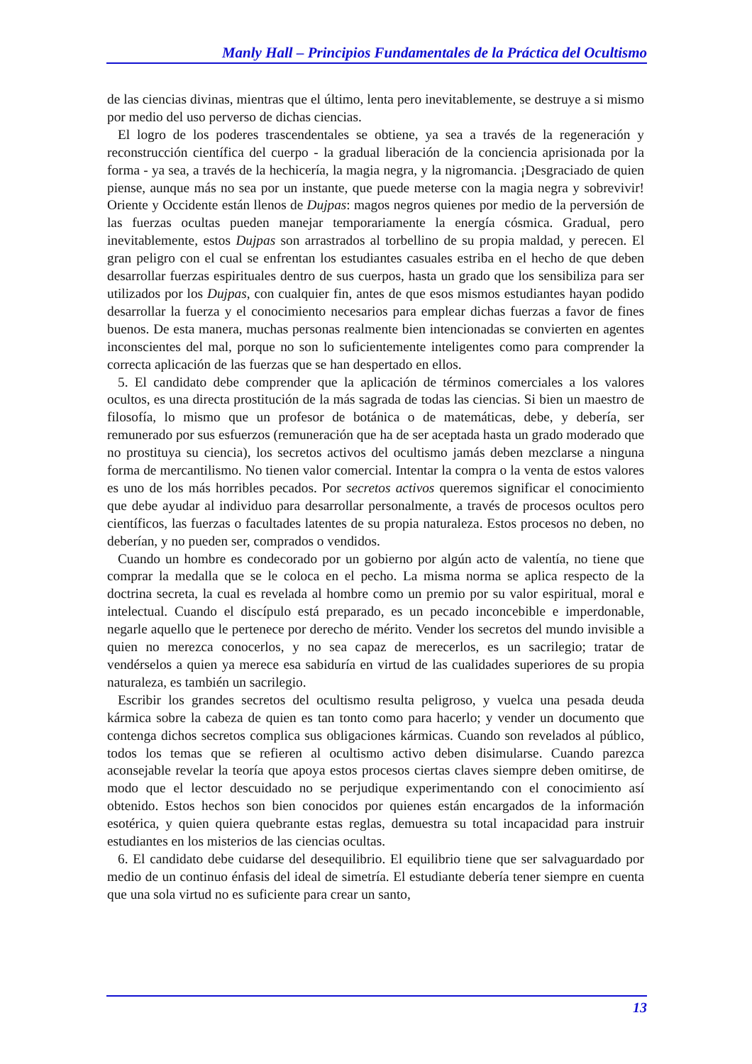Manly Hall – Principios Fundamentales de la Práctica del Ocultismo
de las ciencias divinas, mientras que el último, lenta pero inevitablemente, se destruye a si mismo por medio del uso perverso de dichas ciencias.
El logro de los poderes trascendentales se obtiene, ya sea a través de la regeneración y reconstrucción científica del cuerpo - la gradual liberación de la conciencia aprisionada por la forma - ya sea, a través de la hechicería, la magia negra, y la nigromancia. ¡Desgraciado de quien piense, aunque más no sea por un instante, que puede meterse con la magia negra y sobrevivir! Oriente y Occidente están llenos de Dujpas: magos negros quienes por medio de la perversión de las fuerzas ocultas pueden manejar temporariamente la energía cósmica. Gradual, pero inevitablemente, estos Dujpas son arrastrados al torbellino de su propia maldad, y perecen. El gran peligro con el cual se enfrentan los estudiantes casuales estriba en el hecho de que deben desarrollar fuerzas espirituales dentro de sus cuerpos, hasta un grado que los sensibiliza para ser utilizados por los Dujpas, con cualquier fin, antes de que esos mismos estudiantes hayan podido desarrollar la fuerza y el conocimiento necesarios para emplear dichas fuerzas a favor de fines buenos. De esta manera, muchas personas realmente bien intencionadas se convierten en agentes inconscientes del mal, porque no son lo suficientemente inteligentes como para comprender la correcta aplicación de las fuerzas que se han despertado en ellos.
5. El candidato debe comprender que la aplicación de términos comerciales a los valores ocultos, es una directa prostitución de la más sagrada de todas las ciencias. Si bien un maestro de filosofía, lo mismo que un profesor de botánica o de matemáticas, debe, y debería, ser remunerado por sus esfuerzos (remuneración que ha de ser aceptada hasta un grado moderado que no prostituya su ciencia), los secretos activos del ocultismo jamás deben mezclarse a ninguna forma de mercantilismo. No tienen valor comercial. Intentar la compra o la venta de estos valores es uno de los más horribles pecados. Por secretos activos queremos significar el conocimiento que debe ayudar al individuo para desarrollar personalmente, a través de procesos ocultos pero científicos, las fuerzas o facultades latentes de su propia naturaleza. Estos procesos no deben, no deberían, y no pueden ser, comprados o vendidos.
Cuando un hombre es condecorado por un gobierno por algún acto de valentía, no tiene que comprar la medalla que se le coloca en el pecho. La misma norma se aplica respecto de la doctrina secreta, la cual es revelada al hombre como un premio por su valor espiritual, moral e intelectual. Cuando el discípulo está preparado, es un pecado inconcebible e imperdonable, negarle aquello que le pertenece por derecho de mérito. Vender los secretos del mundo invisible a quien no merezca conocerlos, y no sea capaz de merecerlos, es un sacrilegio; tratar de vendérselos a quien ya merece esa sabiduría en virtud de las cualidades superiores de su propia naturaleza, es también un sacrilegio.
Escribir los grandes secretos del ocultismo resulta peligroso, y vuelca una pesada deuda kármica sobre la cabeza de quien es tan tonto como para hacerlo; y vender un documento que contenga dichos secretos complica sus obligaciones kármicas. Cuando son revelados al público, todos los temas que se refieren al ocultismo activo deben disimularse. Cuando parezca aconsejable revelar la teoría que apoya estos procesos ciertas claves siempre deben omitirse, de modo que el lector descuidado no se perjudique experimentando con el conocimiento así obtenido. Estos hechos son bien conocidos por quienes están encargados de la información esotérica, y quien quiera quebrante estas reglas, demuestra su total incapacidad para instruir estudiantes en los misterios de las ciencias ocultas.
6. El candidato debe cuidarse del desequilibrio. El equilibrio tiene que ser salvaguardado por medio de un continuo énfasis del ideal de simetría. El estudiante debería tener siempre en cuenta que una sola virtud no es suficiente para crear un santo,
13